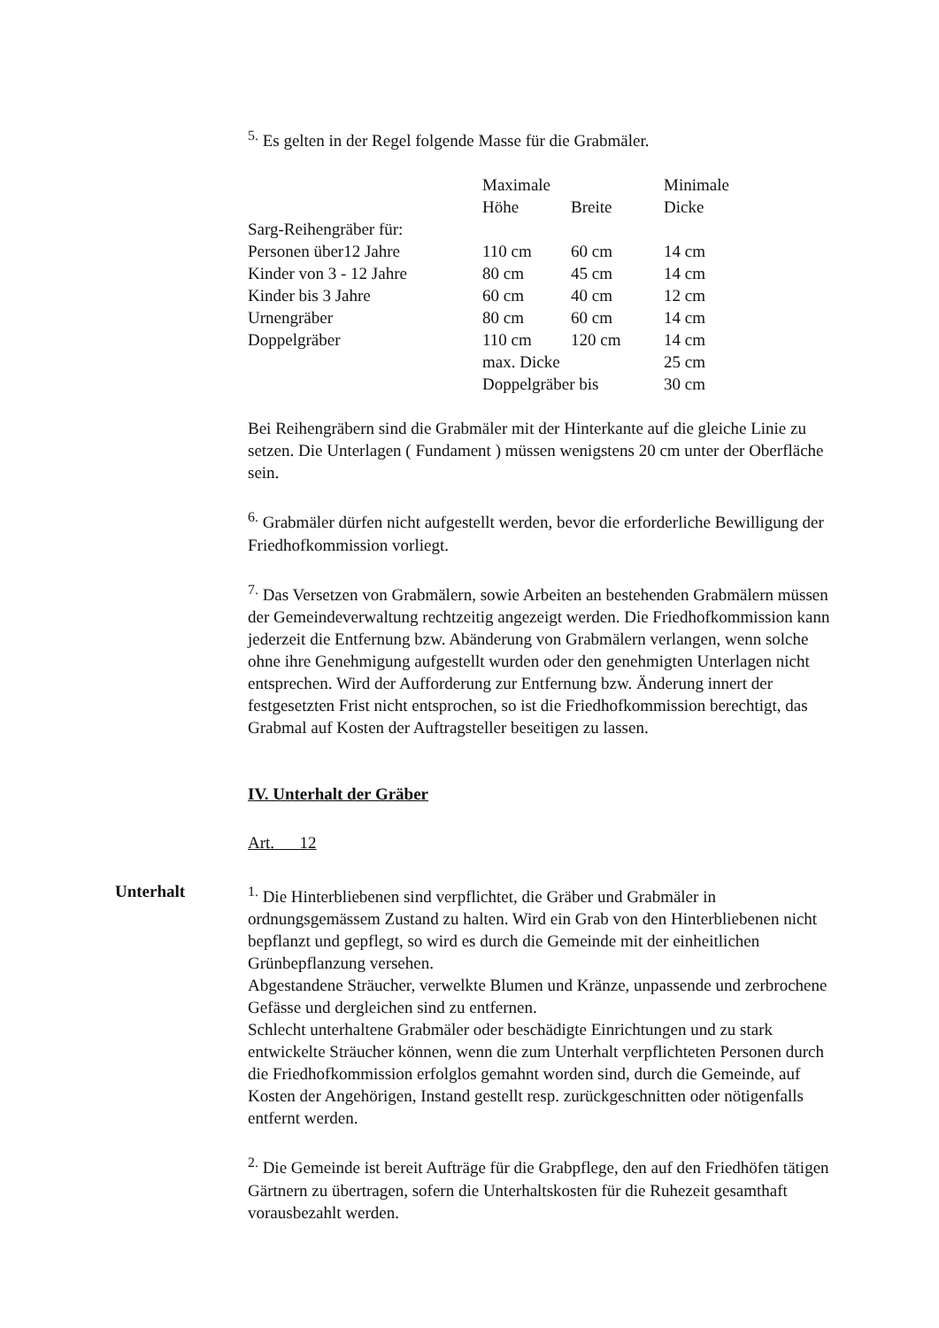<sup>5.</sup> Es gelten in der Regel folgende Masse für die Grabmäler.
| | Maximale | | Minimale |
| | Höhe | Breite | Dicke |
| Sarg-Reihengräber für: | | | |
| Personen über12 Jahre | 110 cm | 60 cm | 14 cm |
| Kinder von 3 - 12 Jahre | 80 cm | 45 cm | 14 cm |
| Kinder bis 3 Jahre | 60 cm | 40 cm | 12 cm |
| Urnengräber | 80 cm | 60 cm | 14 cm |
| Doppelgräber | 110 cm | 120 cm | 14 cm |
| | max. Dicke | | 25 cm |
| | Doppelgräber bis | | 30 cm |
Bei Reihengräbern sind die Grabmäler mit der Hinterkante auf die gleiche Linie zu setzen. Die Unterlagen ( Fundament ) müssen wenigstens 20 cm unter der Oberfläche sein.
<sup>6.</sup> Grabmäler dürfen nicht aufgestellt werden, bevor die erforderliche Bewilligung der Friedhofkommission vorliegt.
<sup>7.</sup> Das Versetzen von Grabmälern, sowie Arbeiten an bestehenden Grabmälern müssen der Gemeindeverwaltung rechtzeitig angezeigt werden. Die Friedhofkommission kann jederzeit die Entfernung bzw. Abänderung von Grabmälern verlangen, wenn solche ohne ihre Genehmigung aufgestellt wurden oder den genehmigten Unterlagen nicht entsprechen. Wird der Aufforderung zur Entfernung bzw. Änderung innert der festgesetzten Frist nicht entsprochen, so ist die Friedhofkommission berechtigt, das Grabmal auf Kosten der Auftragsteller beseitigen zu lassen.
IV. Unterhalt der Gräber
Art. 12
Unterhalt <sup>1.</sup> Die Hinterbliebenen sind verpflichtet, die Gräber und Grabmäler in ordnungsgemässem Zustand zu halten. Wird ein Grab von den Hinterbliebenen nicht bepflanzt und gepflegt, so wird es durch die Gemeinde mit der einheitlichen Grünbepflanzung versehen.
Abgestandene Sträucher, verwelkte Blumen und Kränze, unpassende und zerbrochene Gefässe und dergleichen sind zu entfernen.
Schlecht unterhaltene Grabmäler oder beschädigte Einrichtungen und zu stark entwickelte Sträucher können, wenn die zum Unterhalt verpflichteten Personen durch die Friedhofkommission erfolglos gemahnt worden sind, durch die Gemeinde, auf Kosten der Angehörigen, Instand gestellt resp. zurückgeschnitten oder nötigenfalls entfernt werden.
<sup>2.</sup> Die Gemeinde ist bereit Aufträge für die Grabpflege, den auf den Friedhöfen tätigen Gärtnern zu übertragen, sofern die Unterhaltskosten für die Ruhezeit gesamthaft vorausbezahlt werden.